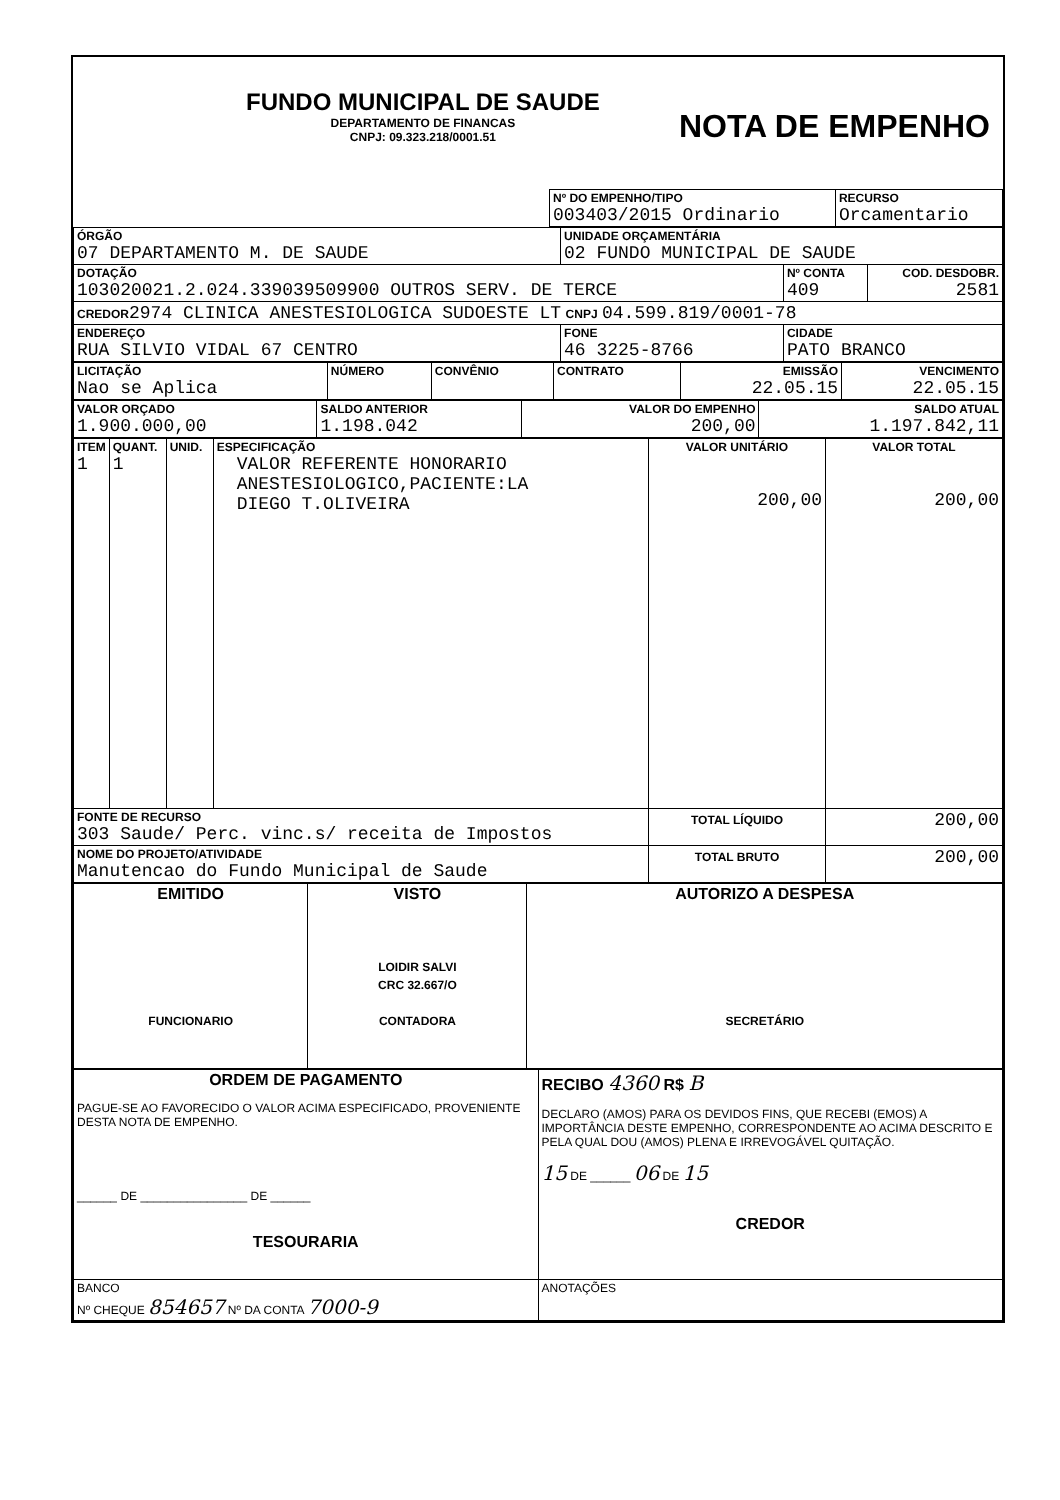| FUNDO MUNICIPAL DE SAUDE DEPARTAMENTO DE FINANCAS CNPJ: 09.323.218/0001.51 NOTA DE EMPENHO |
| | Nº DO EMPENHO/TIPO 003403/2015 Ordinario | RECURSO Orcamentario |
| ÓRGÃO 07 DEPARTAMENTO M. DE SAUDE | UNIDADE ORÇAMENTÁRIA 02 FUNDO MUNICIPAL DE SAUDE | | |
| DOTAÇÃO 103020021.2.024.339039509900 OUTROS SERV. DE TERCE | | Nº CONTA 409 | COD. DESDOBR. 2581 |
| CREDOR 2974 CLINICA ANESTESIOLOGICA SUDOESTE LT CNPJ 04.599.819/0001-78 | | | |
| ENDEREÇO RUA SILVIO VIDAL 67 CENTRO | FONE 46 3225-8766 | CIDADE PATO BRANCO | |
| LICITAÇÃO Nao se Aplica | NÚMERO | CONVÊNIO | CONTRATO | EMISSÃO 22.05.15 | VENCIMENTO 22.05.15 |
| VALOR ORÇADO 1.900.000,00 | SALDO ANTERIOR 1.198.042 | VALOR DO EMPENHO 200,00 | SALDO ATUAL 1.197.842,11 |
| ITEM 1 | QUANT. 1 | UNID. | ESPECIFICAÇÃO VALOR REFERENTE HONORARIO ANESTESIOLOGICO,PACIENTE:LA DIEGO T.OLIVEIRA | VALOR UNITÁRIO 200,00 | VALOR TOTAL 200,00 |
| FONTE DE RECURSO 303 Saude/ Perc. vinc.s/ receita de Impostos | | | | TOTAL LÍQUIDO | 200,00 |
| NOME DO PROJETO/ATIVIDADE Manutencao do Fundo Municipal de Saude | | | | TOTAL BRUTO | 200,00 |
| EMITIDO FUNCIONARIO | VISTO LOIDIR SALVI CRC 32.667/O CONTADORA | AUTORIZO A DESPESA SECRETÁRIO |
| ORDEM DE PAGAMENTO PAGUE-SE AO FAVORECIDO O VALOR ACIMA ESPECIFICADO, PROVENIENTE DESTA NOTA DE EMPENHO. ______ DE ________________ DE ______ TESOURARIA | RECIBO 4360 R$ B DECLARO (AMOS) PARA OS DEVIDOS FINS, QUE RECEBI (EMOS) A IMPORTÂNCIA DESTE EMPENHO, CORRESPONDENTE AO ACIMA DESCRITO E PELA QUAL DOU (AMOS) PLENA E IRREVOGÁVEL QUITAÇÃO. 15 DE ______ 06 DE 15 CREDOR |
| BANCO Nº CHEQUE 854657 Nº DA CONTA 7000-9 | ANOTAÇÕES |